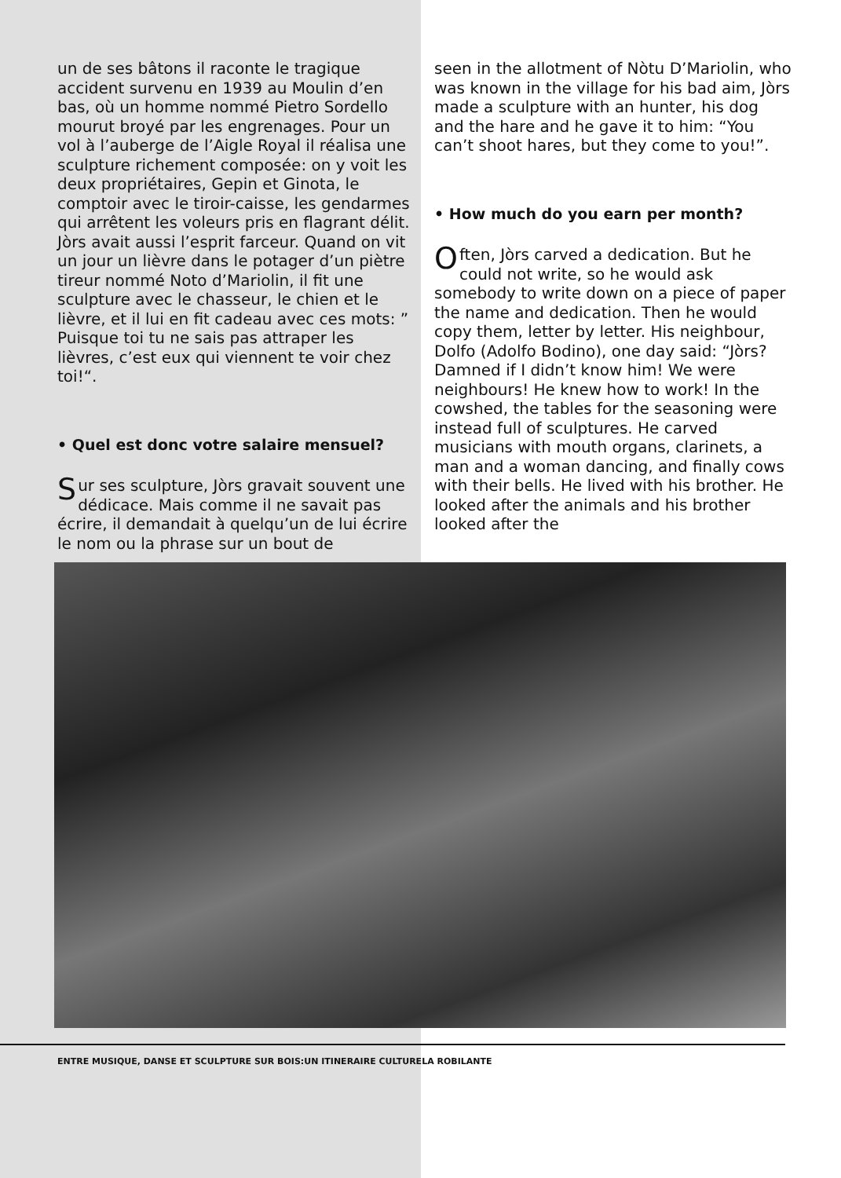un de ses bâtons il raconte le tragique accident survenu en 1939 au Moulin d’en bas, où un homme nommé Pietro Sordello mourut broyé par les engrenages. Pour un vol à l’auberge de l’Aigle Royal il réalisa une sculpture richement composée: on y voit les deux propriétaires, Gepin et Ginota, le comptoir avec le tiroir-caisse, les gendarmes qui arrêtent les voleurs pris en flagrant délit. Jòrs avait aussi l’esprit farceur. Quand on vit un jour un lièvre dans le potager d’un piètre tireur nommé Noto d’Mariolin, il fit une sculpture avec le chasseur, le chien et le lièvre, et il lui en fit cadeau avec ces mots: ” Puisque toi tu ne sais pas attraper les lièvres, c’est eux qui viennent te voir chez toi!“.
• Quel est donc votre salaire mensuel?
Sur ses sculpture, Jòrs gravait souvent une dédicace. Mais comme il ne savait pas écrire, il demandait à quelqu’un de lui écrire le nom ou la phrase sur un bout de
seen in the allotment of Nòtu D’Mariolin, who was known in the village for his bad aim, Jòrs made a sculpture with an hunter, his dog and the hare and he gave it to him: “You can’t shoot hares, but they come to you!”.
• How much do you earn per month?
Often, Jòrs carved a dedication. But he could not write, so he would ask somebody to write down on a piece of paper the name and dedication. Then he would copy them, letter by letter. His neighbour, Dolfo (Adolfo Bodino), one day said: “Jòrs? Damned if I didn’t know him! We were neighbours! He knew how to work! In the cowshed, the tables for the seasoning were instead full of sculptures. He carved musicians with mouth organs, clarinets, a man and a woman dancing, and finally cows with their bells. He lived with his brother. He looked after the animals and his brother looked after the
ENTRE MUSIQUE, DANSE ET SCULPTURE SUR BOIS:UN ITINERAIRE CULTURELA ROBILANTE